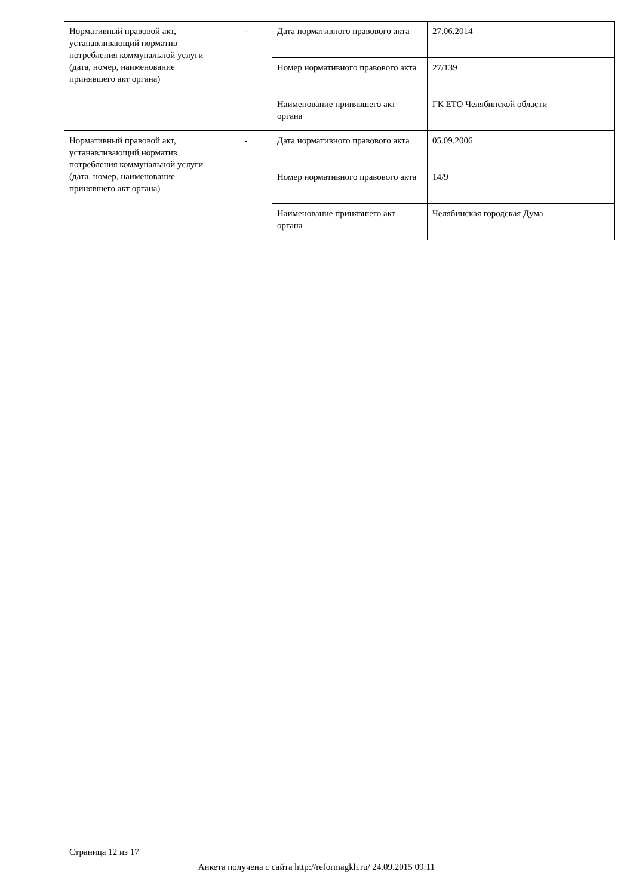| | Нормативный правовой акт, устанавливающий норматив потребления коммунальной услуги (дата, номер, наименование принявшего акт органа) | - | Дата нормативного правового акта | 27.06.2014 |
| | | | Номер нормативного правового акта | 27/139 |
| | | | Наименование принявшего акт органа | ГК ЕТО Челябинской области |
| | Нормативный правовой акт, устанавливающий норматив потребления коммунальной услуги (дата, номер, наименование принявшего акт органа) | - | Дата нормативного правового акта | 05.09.2006 |
| | | | Номер нормативного правового акта | 14/9 |
| | | | Наименование принявшего акт органа | Челябинская городская Дума |
Страница 12 из 17
Анкета получена с сайта http://reformagkh.ru/ 24.09.2015 09:11